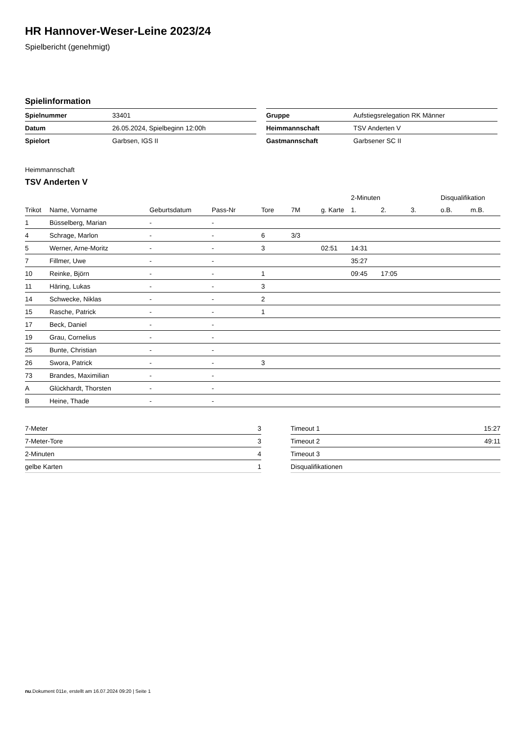HR Hannover-Weser-Leine 2023/24
Spielbericht (genehmigt)
Spielinformation
| Spielnummer | 33401 |
| Datum | 26.05.2024, Spielbeginn 12:00h |
| Spielort | Garbsen, IGS II |
| Gruppe | Aufstiegsrelegation RK Männer |
| Heimmannschaft | TSV Anderten V |
| Gastmannschaft | Garbsener SC II |
Heimmannschaft
TSV Anderten V
| | | | | | | | 2-Minuten | | | Disqualifikation | |
| --- | --- | --- | --- | --- | --- | --- | --- | --- | --- | --- | --- |
| Trikot | Name, Vorname | Geburtsdatum | Pass-Nr | Tore | 7M | g. Karte | 1. | 2. | 3. | o.B. | m.B. |
| 1 | Büsselberg, Marian | - | - | | | | | | | | |
| 4 | Schrage, Marlon | - | - | 6 | 3/3 | | | | | | |
| 5 | Werner, Arne-Moritz | - | - | 3 | | 02:51 | 14:31 | | | | |
| 7 | Fillmer, Uwe | - | - | | | | 35:27 | | | | |
| 10 | Reinke, Björn | - | - | 1 | | | 09:45 | 17:05 | | | |
| 11 | Häring, Lukas | - | - | 3 | | | | | | | |
| 14 | Schwecke, Niklas | - | - | 2 | | | | | | | |
| 15 | Rasche, Patrick | - | - | 1 | | | | | | | |
| 17 | Beck, Daniel | - | - | | | | | | | | |
| 19 | Grau, Cornelius | - | - | | | | | | | | |
| 25 | Bunte, Christian | - | - | | | | | | | | |
| 26 | Swora, Patrick | - | - | 3 | | | | | | | |
| 73 | Brandes, Maximilian | - | - | | | | | | | | |
| A | Glückhardt, Thorsten | - | - | | | | | | | | |
| B | Heine, Thade | - | - | | | | | | | | |
| 7-Meter | 3 |
| 7-Meter-Tore | 3 |
| 2-Minuten | 4 |
| gelbe Karten | 1 |
| Timeout 1 | 15:27 |
| Timeout 2 | 49:11 |
| Timeout 3 | |
| Disqualifikationen | |
nu.Dokument 011e, erstellt am 16.07.2024 09:20 | Seite 1